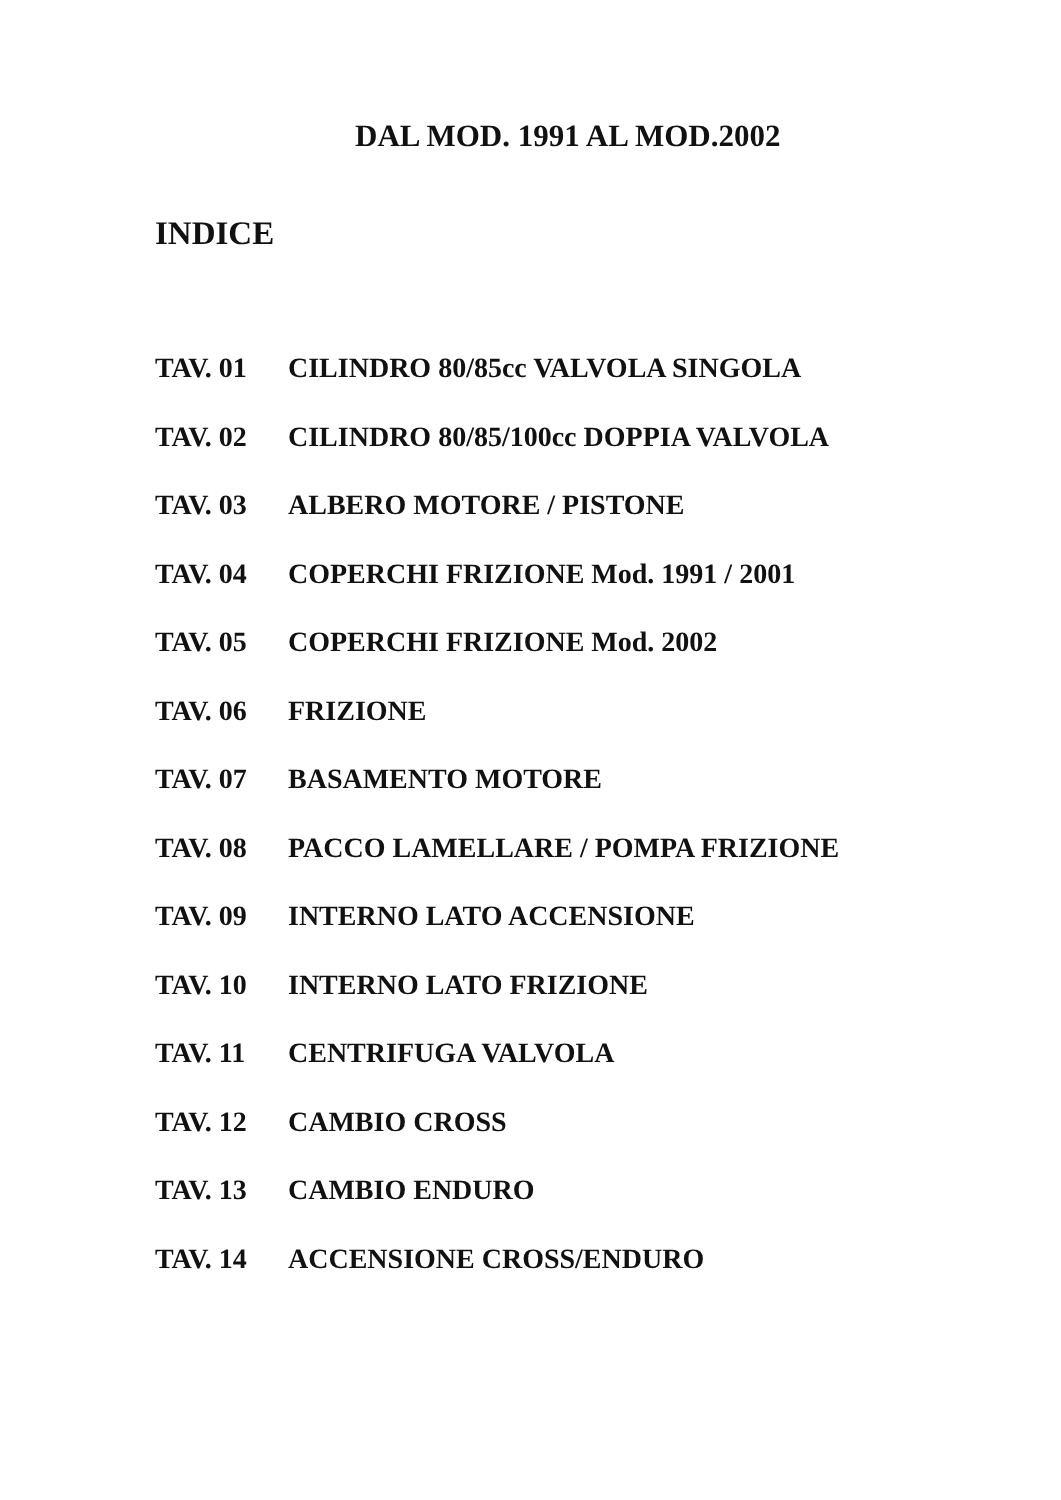DAL MOD. 1991 AL MOD.2002
INDICE
TAV. 01 CILINDRO 80/85cc VALVOLA SINGOLA
TAV. 02 CILINDRO 80/85/100cc DOPPIA VALVOLA
TAV. 03 ALBERO MOTORE / PISTONE
TAV. 04 COPERCHI FRIZIONE Mod. 1991 / 2001
TAV. 05 COPERCHI FRIZIONE Mod. 2002
TAV. 06 FRIZIONE
TAV. 07 BASAMENTO MOTORE
TAV. 08 PACCO LAMELLARE / POMPA FRIZIONE
TAV. 09 INTERNO LATO ACCENSIONE
TAV. 10 INTERNO LATO FRIZIONE
TAV. 11 CENTRIFUGA VALVOLA
TAV. 12 CAMBIO CROSS
TAV. 13 CAMBIO ENDURO
TAV. 14 ACCENSIONE CROSS/ENDURO